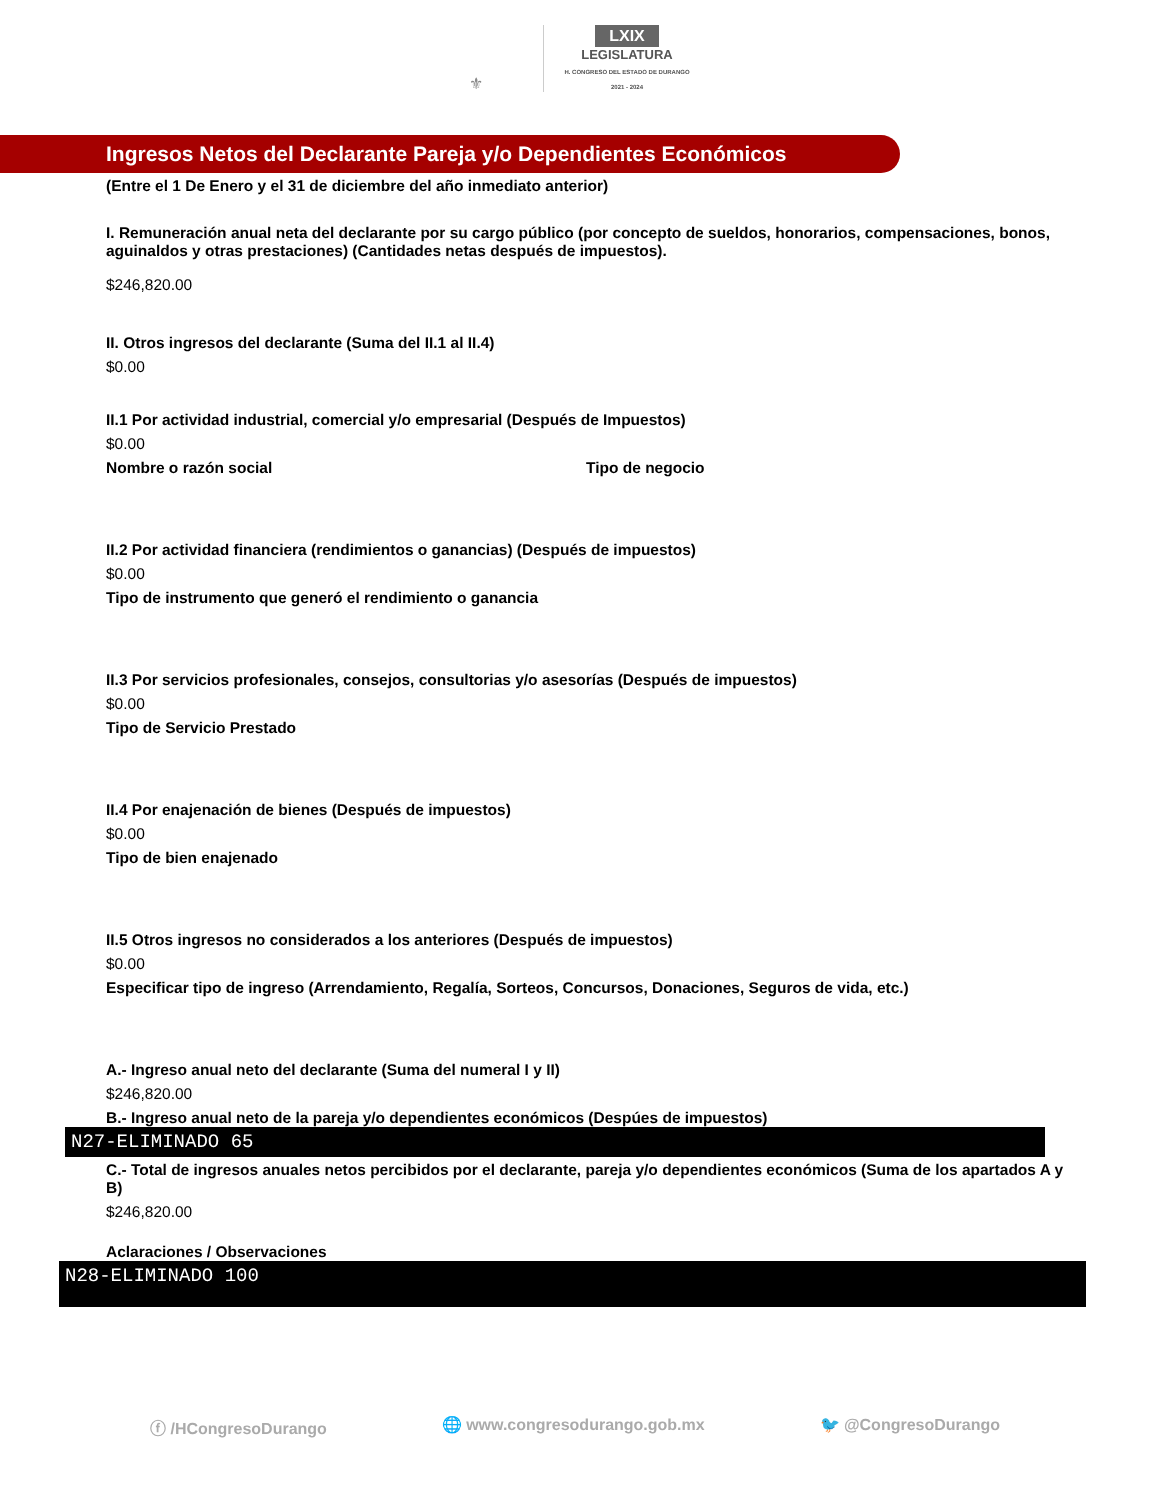⚜
LXIX
LEGISLATURA
H. CONGRESO DEL ESTADO DE DURANGO
2021 - 2024
Ingresos Netos del Declarante Pareja y/o Dependientes Económicos
(Entre el 1 De Enero y el 31 de diciembre del año inmediato anterior)
I. Remuneración anual neta del declarante por su cargo público (por concepto de sueldos, honorarios, compensaciones, bonos, aguinaldos y otras prestaciones) (Cantidades netas después de impuestos).
$246,820.00
II. Otros ingresos del declarante (Suma del II.1 al II.4)
$0.00
II.1 Por actividad industrial, comercial y/o empresarial (Después de Impuestos)
$0.00
Nombre o razón social Tipo de negocio
II.2 Por actividad financiera (rendimientos o ganancias) (Después de impuestos)
$0.00
Tipo de instrumento que generó el rendimiento o ganancia
II.3 Por servicios profesionales, consejos, consultorias y/o asesorías (Después de impuestos)
$0.00
Tipo de Servicio Prestado
II.4 Por enajenación de bienes (Después de impuestos)
$0.00
Tipo de bien enajenado
II.5 Otros ingresos no considerados a los anteriores (Después de impuestos)
$0.00
Especificar tipo de ingreso (Arrendamiento, Regalía, Sorteos, Concursos, Donaciones, Seguros de vida, etc.)
A.- Ingreso anual neto del declarante (Suma del numeral I y II)
$246,820.00
B.- Ingreso anual neto de la pareja y/o dependientes económicos (Despúes de impuestos)
N27-ELIMINADO 65
C.- Total de ingresos anuales netos percibidos por el declarante, pareja y/o dependientes económicos (Suma de los apartados A y B)
$246,820.00
Aclaraciones / Observaciones
N28-ELIMINADO 100
ⓕ /HCongresoDurango 🌐 www.congresodurango.gob.mx 🐦 @CongresoDurango